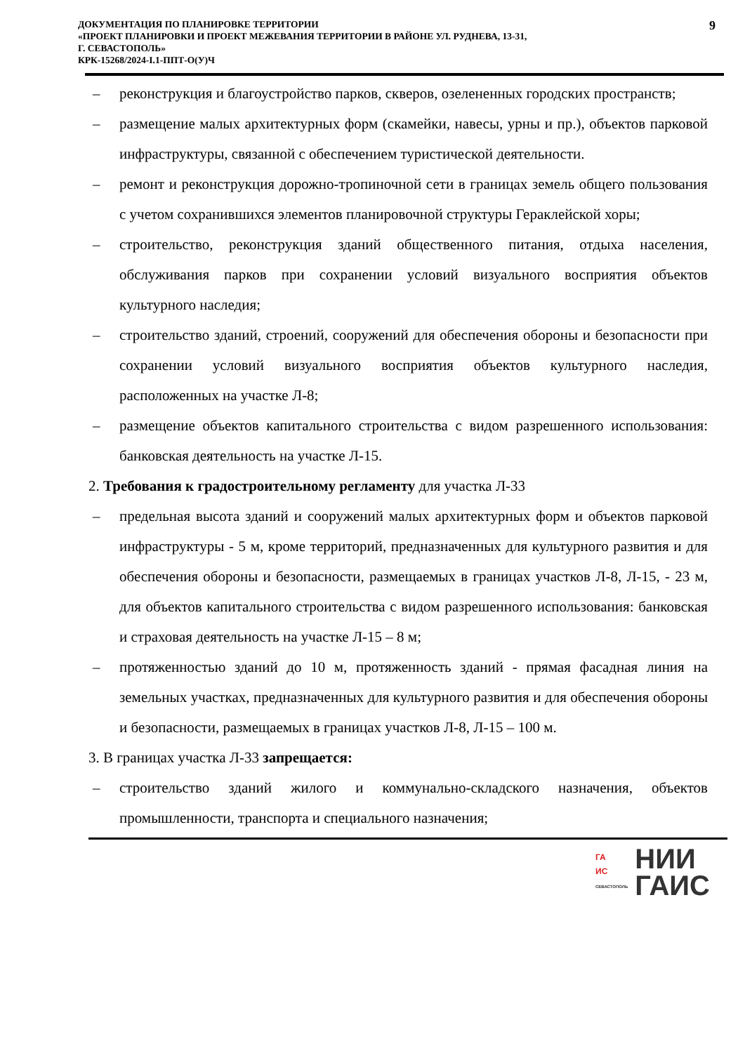ДОКУМЕНТАЦИЯ ПО ПЛАНИРОВКЕ ТЕРРИТОРИИ
«ПРОЕКТ ПЛАНИРОВКИ И ПРОЕКТ МЕЖЕВАНИЯ ТЕРРИТОРИИ В РАЙОНЕ УЛ. РУДНЕВА, 13-31,
Г. СЕВАСТОПОЛЬ»
КРК-15268/2024-I.1-ППТ-О(У)Ч
9
– реконструкция и благоустройство парков, скверов, озелененных городских пространств;
– размещение малых архитектурных форм (скамейки, навесы, урны и пр.), объектов парковой инфраструктуры, связанной с обеспечением туристической деятельности.
– ремонт и реконструкция дорожно-тропиночной сети в границах земель общего пользования с учетом сохранившихся элементов планировочной структуры Гераклейской хоры;
– строительство, реконструкция зданий общественного питания, отдыха населения, обслуживания парков при сохранении условий визуального восприятия объектов культурного наследия;
– строительство зданий, строений, сооружений для обеспечения обороны и безопасности при сохранении условий визуального восприятия объектов культурного наследия, расположенных на участке Л-8;
– размещение объектов капитального строительства с видом разрешенного использования: банковская деятельность на участке Л-15.
2. Требования к градостроительному регламенту для участка Л-33
– предельная высота зданий и сооружений малых архитектурных форм и объектов парковой инфраструктуры - 5 м, кроме территорий, предназначенных для культурного развития и для обеспечения обороны и безопасности, размещаемых в границах участков Л-8, Л-15, - 23 м, для объектов капитального строительства с видом разрешенного использования: банковская и страховая деятельность на участке Л-15 – 8 м;
– протяженностью зданий до 10 м, протяженность зданий - прямая фасадная линия на земельных участках, предназначенных для культурного развития и для обеспечения обороны и безопасности, размещаемых в границах участков Л-8, Л-15 – 100 м.
3. В границах участка Л-33 запрещается:
– строительство зданий жилого и коммунально-складского назначения, объектов промышленности, транспорта и специального назначения;
ГА
ИС
СЕВАСТОПОЛЬ
НИИ
ГАИС